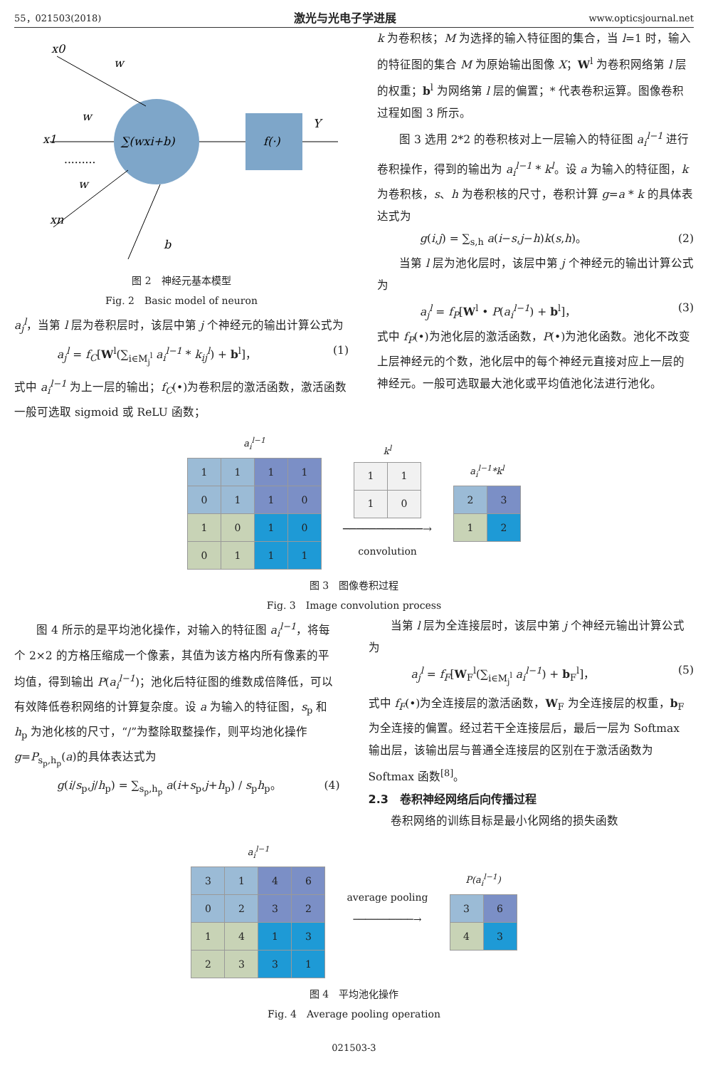55，021503(2018) 激光与光电子学进展 www.opticsjournal.net
x0
x1
xn
w
w
w
b
∑(wxi+b)
f(·)
Y
.........
图 2　神经元基本模型
Fig. 2　Basic model of neuron
a<sub>j</sub><sup>l</sup>，当第 l 层为卷积层时，该层中第 j 个神经元的输出计算公式为
a<sub>j</sub><sup>l</sup> = f<sub>C</sub>[W<sup>l</sup>(∑<sub>i∈M<sub>j</sub><sup>l</sup></sub> a<sub>i</sub><sup>l−1</sup> * k<sub>ij</sub><sup>l</sup>) + b<sup>l</sup>]， (1)
式中 a<sub>i</sub><sup>l−1</sup> 为上一层的输出；f<sub>C</sub>(•)为卷积层的激活函数，激活函数一般可选取 sigmoid 或 ReLU 函数；
k 为卷积核；M 为选择的输入特征图的集合，当 l=1 时，输入的特征图的集合 M 为原始输出图像 X；W<sup>l</sup> 为卷积网络第 l 层的权重；b<sup>l</sup> 为网络第 l 层的偏置；* 代表卷积运算。图像卷积过程如图 3 所示。
图 3 选用 2*2 的卷积核对上一层输入的特征图 a<sub>i</sub><sup>l−1</sup> 进行卷积操作，得到的输出为 a<sub>i</sub><sup>l−1</sup> * k<sup>l</sup>。设 a 为输入的特征图，k 为卷积核，s、h 为卷积核的尺寸，卷积计算 g=a * k 的具体表达式为
g(i,j) = ∑<sub>s,h</sub> a(i−s,j−h)k(s,h)。 (2)
当第 l 层为池化层时，该层中第 j 个神经元的输出计算公式为
a<sub>j</sub><sup>l</sup> = f<sub>P</sub>[W<sup>l</sup> • P(a<sub>i</sub><sup>l−1</sup>) + b<sup>l</sup>]， (3)
式中 f<sub>P</sub>(•)为池化层的激活函数，P(•)为池化函数。池化不改变上层神经元的个数，池化层中的每个神经元直接对应上一层的神经元。一般可选取最大池化或平均值池化法进行池化。
a<sub>i</sub><sup>l−1</sup>
| 1 | 1 | 1 | 1 |
| 0 | 1 | 1 | 0 |
| 1 | 0 | 1 | 0 |
| 0 | 1 | 1 | 1 |
k<sup>l</sup>
| 1 | 1 |
| 1 | 0 |
────────────→
convolution
a<sub>i</sub><sup>l−1</sup>*k<sup>l</sup>
| 2 | 3 |
| 1 | 2 |
图 3　图像卷积过程
Fig. 3　Image convolution process
图 4 所示的是平均池化操作，对输入的特征图 a<sub>i</sub><sup>l−1</sup>，将每个 2×2 的方格压缩成一个像素，其值为该方格内所有像素的平均值，得到输出 P(a<sub>i</sub><sup>l−1</sup>)；池化后特征图的维数成倍降低，可以有效降低卷积网络的计算复杂度。设 a 为输入的特征图，s<sub>p</sub> 和 h<sub>p</sub> 为池化核的尺寸，“/”为整除取整操作，则平均池化操作 g=P<sub>s<sub>p</sub>,h<sub>p</sub></sub>(a)的具体表达式为
g(i/s<sub>p</sub>,j/h<sub>p</sub>) = ∑<sub>s<sub>p</sub>,h<sub>p</sub></sub> a(i+s<sub>p</sub>,j+h<sub>p</sub>) / s<sub>p</sub>h<sub>p</sub>。 (4)
当第 l 层为全连接层时，该层中第 j 个神经元输出计算公式为
a<sub>j</sub><sup>l</sup> = f<sub>F</sub>[W<sub>F</sub><sup>l</sup>(∑<sub>i∈M<sub>j</sub><sup>l</sup></sub> a<sub>i</sub><sup>l−1</sup>) + b<sub>F</sub><sup>l</sup>]， (5)
式中 f<sub>F</sub>(•)为全连接层的激活函数，W<sub>F</sub> 为全连接层的权重，b<sub>F</sub> 为全连接的偏置。经过若干全连接层后，最后一层为 Softmax 输出层，该输出层与普通全连接层的区别在于激活函数为 Softmax 函数<sup>[8]</sup>。
2.3　卷积神经网络后向传播过程
卷积网络的训练目标是最小化网络的损失函数
a<sub>i</sub><sup>l−1</sup>
| 3 | 1 | 4 | 6 |
| 0 | 2 | 3 | 2 |
| 1 | 4 | 1 | 3 |
| 2 | 3 | 3 | 1 |
average pooling
──────────→
P(a<sub>i</sub><sup>l−1</sup>)
| 3 | 6 |
| 4 | 3 |
图 4　平均池化操作
Fig. 4　Average pooling operation
021503-3